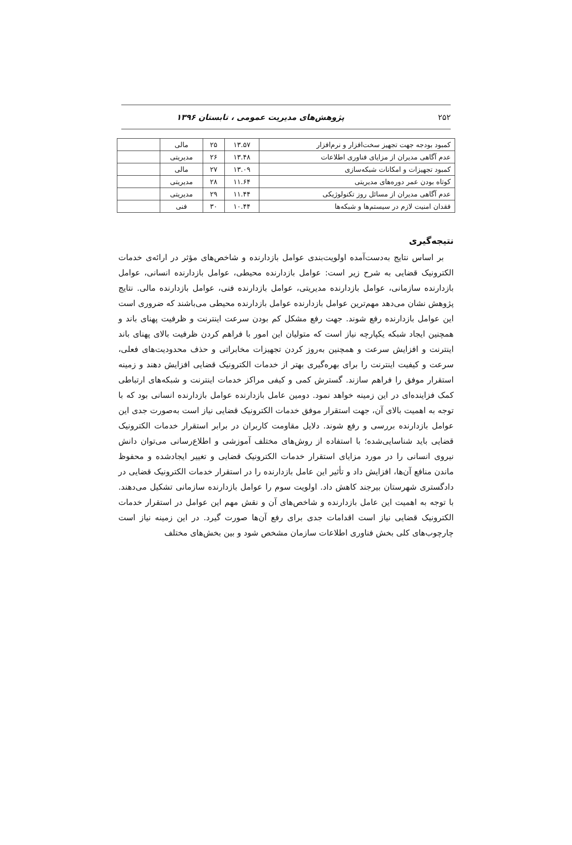۲۵۲ پژوهش‌های مدیریت عمومی ، تابستان ۱۳۹۶
| کمبود بودجه جهت تجهیز سخت‌افزار و نرم‌افزار | ۱۳.۵۷ | ۲۵ | مالی | |
| عدم آگاهی مدیران از مزایای فناوری اطلاعات | ۱۳.۴۸ | ۲۶ | مدیریتی | |
| کمبود تجهیزات و امکانات شبکه‌سازی | ۱۳.۰۹ | ۲۷ | مالی | |
| کوتاه بودن عمر دوره‌های مدیریتی | ۱۱.۶۴ | ۲۸ | مدیریتی | |
| عدم آگاهی مدیران از مسائل روز تکنولوژیکی | ۱۱.۴۴ | ۲۹ | مدیریتی | |
| فقدان امنیت لازم در سیستم‌ها و شبکه‌ها | ۱۰.۴۴ | ۳۰ | فنی | |
نتیجه‌گیری
بر اساس نتایج به‌دست‌آمده اولویت‌بندی عوامل بازدارنده و شاخص‌های مؤثر در ارائه‌ی خدمات الکترونیک قضایی به شرح زیر است: عوامل بازدارنده محیطی، عوامل بازدارنده انسانی، عوامل بازدارنده سازمانی، عوامل بازدارنده مدیریتی، عوامل بازدارنده فنی، عوامل بازدارنده مالی. نتایج پژوهش نشان می‌دهد مهم‌ترین عوامل بازدارنده عوامل بازدارنده محیطی می‌باشند که ضروری است این عوامل بازدارنده رفع شوند. جهت رفع مشکل کم بودن سرعت اینترنت و ظرفیت پهنای باند و همچنین ایجاد شبکه یکپارچه نیاز است که متولیان این امور با فراهم کردن ظرفیت بالای پهنای باند اینترنت و افزایش سرعت و همچنین به‌روز کردن تجهیزات مخابراتی و حذف محدودیت‌های فعلی، سرعت و کیفیت اینترنت را برای بهره‌گیری بهتر از خدمات الکترونیک قضایی افزایش دهند و زمینه استقرار موفق را فراهم سازند. گسترش کمی و کیفی مراکز خدمات اینترنت و شبکه‌های ارتباطی کمک فزاینده‌ای در این زمینه خواهد نمود. دومین عامل بازدارنده عوامل بازدارنده انسانی بود که با توجه به اهمیت بالای آن، جهت استقرار موفق خدمات الکترونیک قضایی نیاز است به‌صورت جدی این عوامل بازدارنده بررسی و رفع شوند. دلایل مقاومت کاربران در برابر استقرار خدمات الکترونیک قضایی باید شناسایی‌شده؛ با استفاده از روش‌های مختلف آموزشی و اطلاع‌رسانی می‌توان دانش نیروی انسانی را در مورد مزایای استقرار خدمات الکترونیک قضایی و تغییر ایجادشده و محفوظ ماندن منافع آن‌ها، افزایش داد و تأثیر این عامل بازدارنده را در استقرار خدمات الکترونیک قضایی در دادگستری شهرستان بیرجند کاهش داد. اولویت سوم را عوامل بازدارنده سازمانی تشکیل می‌دهند. با توجه به اهمیت این عامل بازدارنده و شاخص‌های آن و نقش مهم این عوامل در استقرار خدمات الکترونیک قضایی نیاز است اقدامات جدی برای رفع آن‌ها صورت گیرد. در این زمینه نیاز است چارچوب‌های کلی بخش فناوری اطلاعات سازمان مشخص شود و بین بخش‌های مختلف